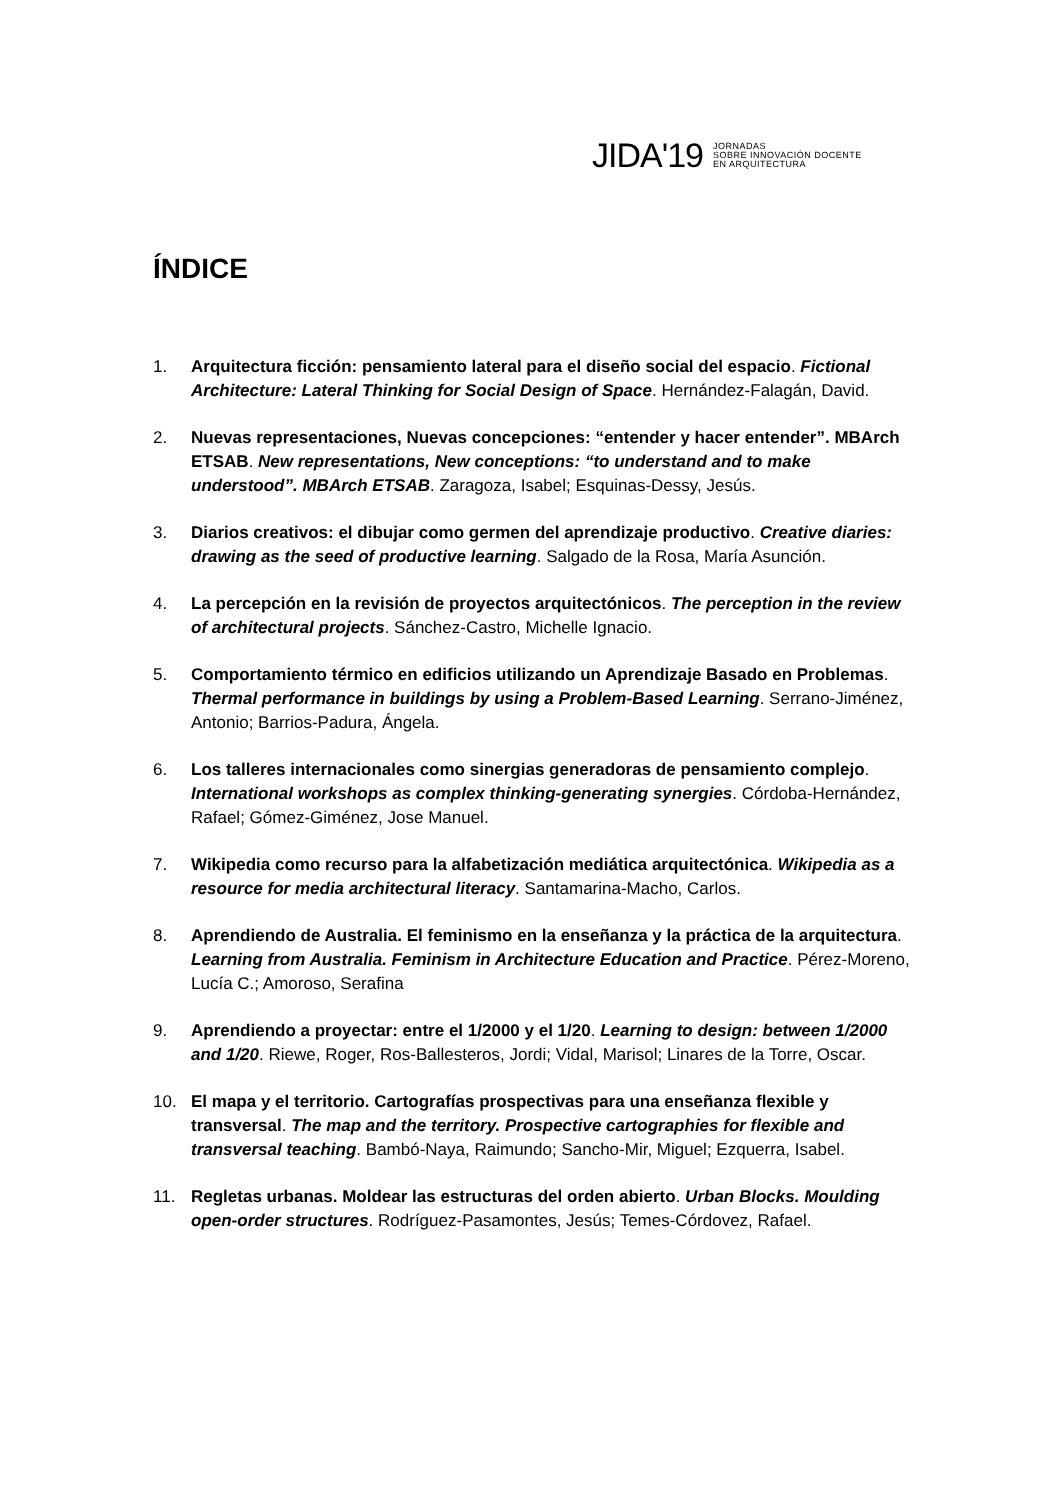JIDA'19 JORNADAS
SOBRE INNOVACIÓN DOCENTE
EN ARQUITECTURA
ÍNDICE
1. Arquitectura ficción: pensamiento lateral para el diseño social del espacio. Fictional Architecture: Lateral Thinking for Social Design of Space. Hernández-Falagán, David.
2. Nuevas representaciones, Nuevas concepciones: “entender y hacer entender”. MBArch ETSAB. New representations, New conceptions: “to understand and to make understood”. MBArch ETSAB. Zaragoza, Isabel; Esquinas-Dessy, Jesús.
3. Diarios creativos: el dibujar como germen del aprendizaje productivo. Creative diaries: drawing as the seed of productive learning. Salgado de la Rosa, María Asunción.
4. La percepción en la revisión de proyectos arquitectónicos. The perception in the review of architectural projects. Sánchez-Castro, Michelle Ignacio.
5. Comportamiento térmico en edificios utilizando un Aprendizaje Basado en Problemas. Thermal performance in buildings by using a Problem-Based Learning. Serrano-Jiménez, Antonio; Barrios-Padura, Ángela.
6. Los talleres internacionales como sinergias generadoras de pensamiento complejo. International workshops as complex thinking-generating synergies. Córdoba-Hernández, Rafael; Gómez-Giménez, Jose Manuel.
7. Wikipedia como recurso para la alfabetización mediática arquitectónica. Wikipedia as a resource for media architectural literacy. Santamarina-Macho, Carlos.
8. Aprendiendo de Australia. El feminismo en la enseñanza y la práctica de la arquitectura. Learning from Australia. Feminism in Architecture Education and Practice. Pérez-Moreno, Lucía C.; Amoroso, Serafina
9. Aprendiendo a proyectar: entre el 1/2000 y el 1/20. Learning to design: between 1/2000 and 1/20. Riewe, Roger, Ros-Ballesteros, Jordi; Vidal, Marisol; Linares de la Torre, Oscar.
10. El mapa y el territorio. Cartografías prospectivas para una enseñanza flexible y transversal. The map and the territory. Prospective cartographies for flexible and transversal teaching. Bambó-Naya, Raimundo; Sancho-Mir, Miguel; Ezquerra, Isabel.
11. Regletas urbanas. Moldear las estructuras del orden abierto. Urban Blocks. Moulding open-order structures. Rodríguez-Pasamontes, Jesús; Temes-Córdovez, Rafael.